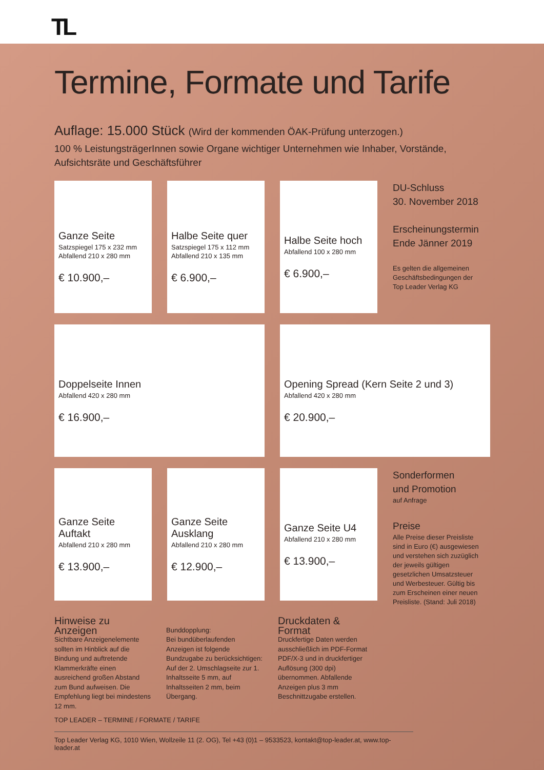TL
Termine, Formate und Tarife
Auflage: 15.000 Stück (Wird der kommenden ÖAK-Prüfung unterzogen.)
100 % LeistungsträgerInnen sowie Organe wichtiger Unternehmen wie Inhaber, Vorstände,
Aufsichtsräte und Geschäftsführer
Ganze Seite
Satzspiegel 175 x 232 mm
Abfallend 210 x 280 mm
€ 10.900,–
Halbe Seite quer
Satzspiegel 175 x 112 mm
Abfallend 210 x 135 mm
€ 6.900,–
Halbe Seite hoch
Abfallend 100 x 280 mm
€ 6.900,–
DU-Schluss
30. November 2018
Erscheinungstermin
Ende Jänner 2019
Es gelten die allgemeinen Geschäftsbedingungen der Top Leader Verlag KG
Doppelseite Innen
Abfallend 420 x 280 mm
€ 16.900,–
Opening Spread (Kern Seite 2 und 3)
Abfallend 420 x 280 mm
€ 20.900,–
Ganze Seite Auftakt
Abfallend 210 x 280 mm
€ 13.900,–
Ganze Seite Ausklang
Abfallend 210 x 280 mm
€ 12.900,–
Ganze Seite U4
Abfallend 210 x 280 mm
€ 13.900,–
Sonderformen
und Promotion
auf Anfrage
Preise
Alle Preise dieser Preisliste sind in Euro (€) ausgewiesen und verstehen sich zuzüglich der jeweils gültigen gesetzlichen Umsatzsteuer und Werbesteuer. Gültig bis zum Erscheinen einer neuen Preisliste. (Stand: Juli 2018)
Hinweise zu Anzeigen
Sichtbare Anzeigenelemente sollten im Hinblick auf die Bindung und auftretende Klammerkräfte einen ausreichend großen Abstand zum Bund aufweisen. Die Empfehlung liegt bei mindestens 12 mm.
Bunddopplung:
Bei bundüberlaufenden Anzeigen ist folgende Bundzugabe zu berücksichtigen:
Auf der 2. Umschlagseite zur 1. Inhaltsseite 5 mm, auf Inhaltsseiten 2 mm, beim Übergang.
Druckdaten & Format
Druckfertige Daten werden ausschließlich im PDF-Format PDF/X-3 und in druckfertiger Auflösung (300 dpi) übernommen. Abfallende Anzeigen plus 3 mm Beschnittzugabe erstellen.
TOP LEADER – TERMINE / FORMATE / TARIFE
Top Leader Verlag KG, 1010 Wien, Wollzeile 11 (2. OG), Tel +43 (0)1 – 9533523, kontakt@top-leader.at, www.top-leader.at